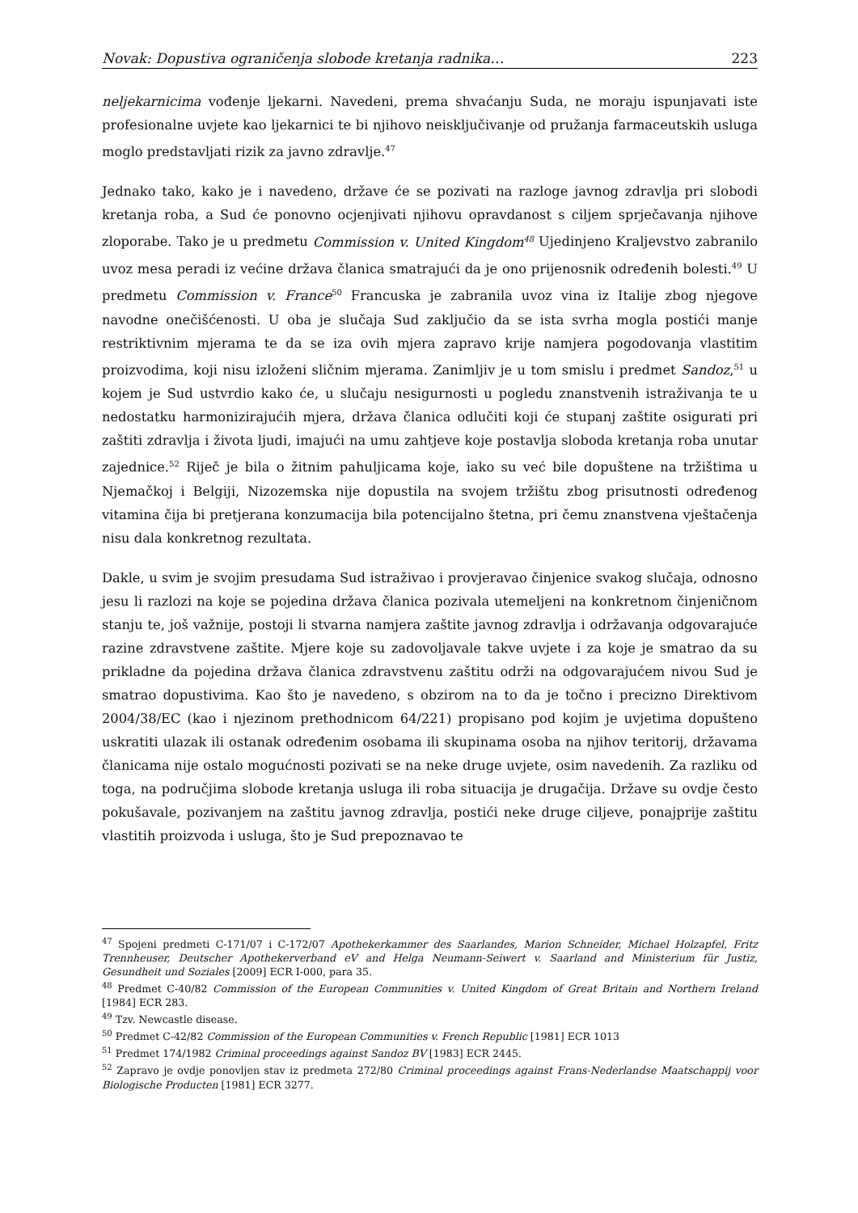Novak: Dopustiva ograničenja slobode kretanja radnika… 223
neljekarnicima vođenje ljekarni. Navedeni, prema shvaćanju Suda, ne moraju ispunjavati iste profesionalne uvjete kao ljekarnici te bi njihovo neisključivanje od pružanja farmaceutskih usluga moglo predstavljati rizik za javno zdravlje.<sup>47</sup>
Jednako tako, kako je i navedeno, države će se pozivati na razloge javnog zdravlja pri slobodi kretanja roba, a Sud će ponovno ocjenjivati njihovu opravdanost s ciljem sprječavanja njihove zloporabe. Tako je u predmetu Commission v. United Kingdom<sup>48</sup> Ujedinjeno Kraljevstvo zabranilo uvoz mesa peradi iz većine država članica smatrajući da je ono prijenosnik određenih bolesti.<sup>49</sup> U predmetu Commission v. France<sup>50</sup> Francuska je zabranila uvoz vina iz Italije zbog njegove navodne onečišćenosti. U oba je slučaja Sud zaključio da se ista svrha mogla postići manje restriktivnim mjerama te da se iza ovih mjera zapravo krije namjera pogodovanja vlastitim proizvodima, koji nisu izloženi sličnim mjerama. Zanimljiv je u tom smislu i predmet Sandoz,<sup>51</sup> u kojem je Sud ustvrdio kako će, u slučaju nesigurnosti u pogledu znanstvenih istraživanja te u nedostatku harmonizirajućih mjera, država članica odlučiti koji će stupanj zaštite osigurati pri zaštiti zdravlja i života ljudi, imajući na umu zahtjeve koje postavlja sloboda kretanja roba unutar zajednice.<sup>52</sup> Riječ je bila o žitnim pahuljicama koje, iako su već bile dopuštene na tržištima u Njemačkoj i Belgiji, Nizozemska nije dopustila na svojem tržištu zbog prisutnosti određenog vitamina čija bi pretjerana konzumacija bila potencijalno štetna, pri čemu znanstvena vještačenja nisu dala konkretnog rezultata.
Dakle, u svim je svojim presudama Sud istraživao i provjeravao činjenice svakog slučaja, odnosno jesu li razlozi na koje se pojedina država članica pozivala utemeljeni na konkretnom činjeničnom stanju te, još važnije, postoji li stvarna namjera zaštite javnog zdravlja i održavanja odgovarajuće razine zdravstvene zaštite. Mjere koje su zadovoljavale takve uvjete i za koje je smatrao da su prikladne da pojedina država članica zdravstvenu zaštitu održi na odgovarajućem nivou Sud je smatrao dopustivima. Kao što je navedeno, s obzirom na to da je točno i precizno Direktivom 2004/38/EC (kao i njezinom prethodnicom 64/221) propisano pod kojim je uvjetima dopušteno uskratiti ulazak ili ostanak određenim osobama ili skupinama osoba na njihov teritorij, državama članicama nije ostalo mogućnosti pozivati se na neke druge uvjete, osim navedenih. Za razliku od toga, na područjima slobode kretanja usluga ili roba situacija je drugačija. Države su ovdje često pokušavale, pozivanjem na zaštitu javnog zdravlja, postići neke druge ciljeve, ponajprije zaštitu vlastitih proizvoda i usluga, što je Sud prepoznavao te
<sup>47</sup> Spojeni predmeti C-171/07 i C-172/07 Apothekerkammer des Saarlandes, Marion Schneider, Michael Holzapfel, Fritz Trennheuser, Deutscher Apothekerverband eV and Helga Neumann-Seiwert v. Saarland and Ministerium für Justiz, Gesundheit und Soziales [2009] ECR I-000, para 35.
<sup>48</sup> Predmet C-40/82 Commission of the European Communities v. United Kingdom of Great Britain and Northern Ireland [1984] ECR 283.
<sup>49</sup> Tzv. Newcastle disease.
<sup>50</sup> Predmet C-42/82 Commission of the European Communities v. French Republic [1981] ECR 1013
<sup>51</sup> Predmet 174/1982 Criminal proceedings against Sandoz BV [1983] ECR 2445.
<sup>52</sup> Zapravo je ovdje ponovljen stav iz predmeta 272/80 Criminal proceedings against Frans-Nederlandse Maatschappij voor Biologische Producten [1981] ECR 3277.